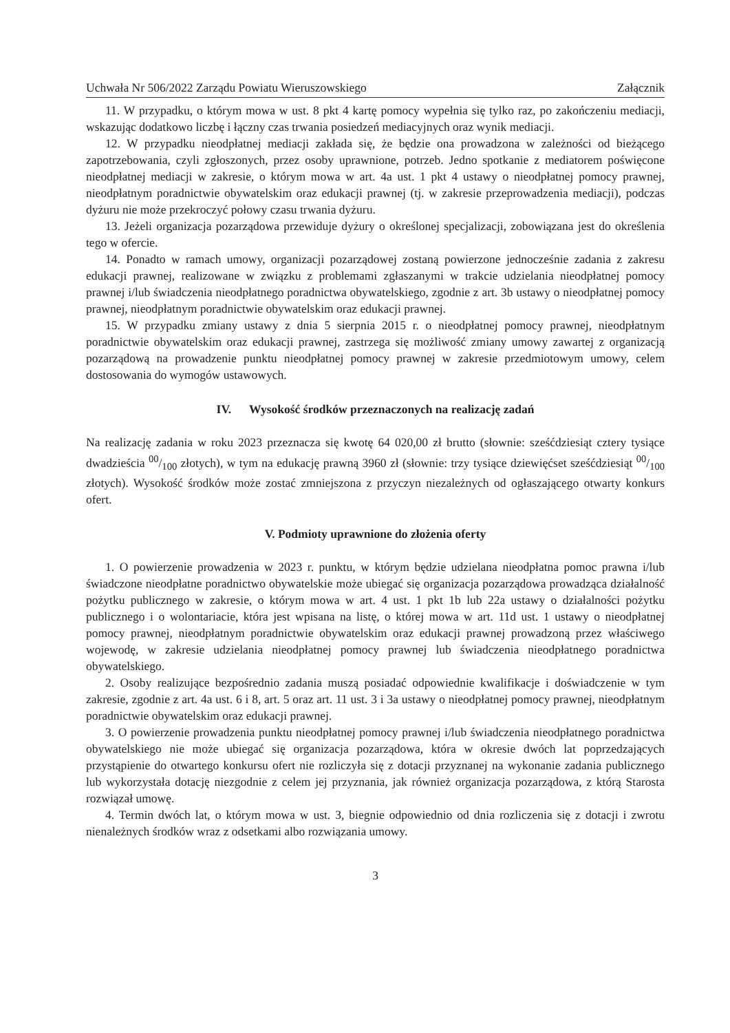Uchwała Nr 506/2022 Zarządu Powiatu Wieruszowskiego Załącznik
11. W przypadku, o którym mowa w ust. 8 pkt 4 kartę pomocy wypełnia się tylko raz, po zakończeniu mediacji, wskazując dodatkowo liczbę i łączny czas trwania posiedzeń mediacyjnych oraz wynik mediacji.
12. W przypadku nieodpłatnej mediacji zakłada się, że będzie ona prowadzona w zależności od bieżącego zapotrzebowania, czyli zgłoszonych, przez osoby uprawnione, potrzeb. Jedno spotkanie z mediatorem poświęcone nieodpłatnej mediacji w zakresie, o którym mowa w art. 4a ust. 1 pkt 4 ustawy o nieodpłatnej pomocy prawnej, nieodpłatnym poradnictwie obywatelskim oraz edukacji prawnej (tj. w zakresie przeprowadzenia mediacji), podczas dyżuru nie może przekroczyć połowy czasu trwania dyżuru.
13. Jeżeli organizacja pozarządowa przewiduje dyżury o określonej specjalizacji, zobowiązana jest do określenia tego w ofercie.
14. Ponadto w ramach umowy, organizacji pozarządowej zostaną powierzone jednocześnie zadania z zakresu edukacji prawnej, realizowane w związku z problemami zgłaszanymi w trakcie udzielania nieodpłatnej pomocy prawnej i/lub świadczenia nieodpłatnego poradnictwa obywatelskiego, zgodnie z art. 3b ustawy o nieodpłatnej pomocy prawnej, nieodpłatnym poradnictwie obywatelskim oraz edukacji prawnej.
15. W przypadku zmiany ustawy z dnia 5 sierpnia 2015 r. o nieodpłatnej pomocy prawnej, nieodpłatnym poradnictwie obywatelskim oraz edukacji prawnej, zastrzega się możliwość zmiany umowy zawartej z organizacją pozarządową na prowadzenie punktu nieodpłatnej pomocy prawnej w zakresie przedmiotowym umowy, celem dostosowania do wymogów ustawowych.
IV. Wysokość środków przeznaczonych na realizację zadań
Na realizację zadania w roku 2023 przeznacza się kwotę 64 020,00 zł brutto (słownie: sześćdziesiąt cztery tysiące dwadzieścia 00/100 złotych), w tym na edukację prawną 3960 zł (słownie: trzy tysiące dziewięćset sześćdziesiąt 00/100 złotych). Wysokość środków może zostać zmniejszona z przyczyn niezależnych od ogłaszającego otwarty konkurs ofert.
V. Podmioty uprawnione do złożenia oferty
1. O powierzenie prowadzenia w 2023 r. punktu, w którym będzie udzielana nieodpłatna pomoc prawna i/lub świadczone nieodpłatne poradnictwo obywatelskie może ubiegać się organizacja pozarządowa prowadząca działalność pożytku publicznego w zakresie, o którym mowa w art. 4 ust. 1 pkt 1b lub 22a ustawy o działalności pożytku publicznego i o wolontariacie, która jest wpisana na listę, o której mowa w art. 11d ust. 1 ustawy o nieodpłatnej pomocy prawnej, nieodpłatnym poradnictwie obywatelskim oraz edukacji prawnej prowadzoną przez właściwego wojewodę, w zakresie udzielania nieodpłatnej pomocy prawnej lub świadczenia nieodpłatnego poradnictwa obywatelskiego.
2. Osoby realizujące bezpośrednio zadania muszą posiadać odpowiednie kwalifikacje i doświadczenie w tym zakresie, zgodnie z art. 4a ust. 6 i 8, art. 5 oraz art. 11 ust. 3 i 3a ustawy o nieodpłatnej pomocy prawnej, nieodpłatnym poradnictwie obywatelskim oraz edukacji prawnej.
3. O powierzenie prowadzenia punktu nieodpłatnej pomocy prawnej i/lub świadczenia nieodpłatnego poradnictwa obywatelskiego nie może ubiegać się organizacja pozarządowa, która w okresie dwóch lat poprzedzających przystąpienie do otwartego konkursu ofert nie rozliczyła się z dotacji przyznanej na wykonanie zadania publicznego lub wykorzystała dotację niezgodnie z celem jej przyznania, jak również organizacja pozarządowa, z którą Starosta rozwiązał umowę.
4. Termin dwóch lat, o którym mowa w ust. 3, biegnie odpowiednio od dnia rozliczenia się z dotacji i zwrotu nienależnych środków wraz z odsetkami albo rozwiązania umowy.
3